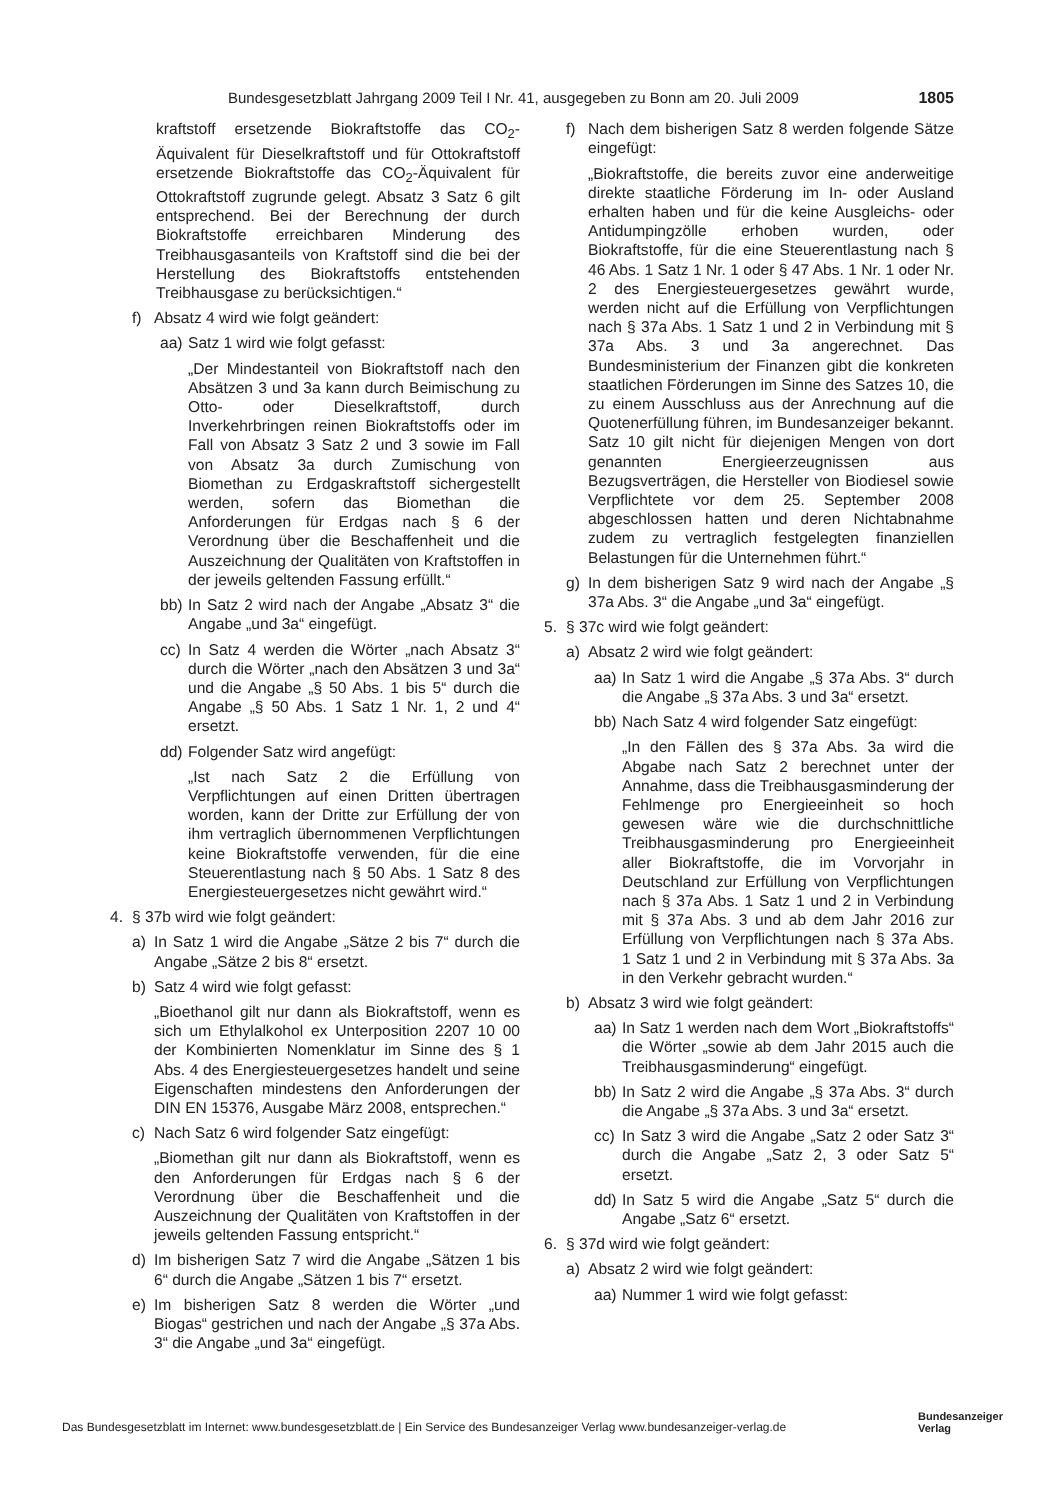Bundesgesetzblatt Jahrgang 2009 Teil I Nr. 41, ausgegeben zu Bonn am 20. Juli 2009 1805
kraftstoff ersetzende Biokraftstoffe das CO<sub>2</sub>-Äquivalent für Dieselkraftstoff und für Ottokraftstoff ersetzende Biokraftstoffe das CO<sub>2</sub>-Äquivalent für Ottokraftstoff zugrunde gelegt. Absatz 3 Satz 6 gilt entsprechend. Bei der Berechnung der durch Biokraftstoffe erreichbaren Minderung des Treibhausgasanteils von Kraftstoff sind die bei der Herstellung des Biokraftstoffs entstehenden Treibhausgase zu berücksichtigen.“
f) Absatz 4 wird wie folgt geändert:
aa) Satz 1 wird wie folgt gefasst:
„Der Mindestanteil von Biokraftstoff nach den Absätzen 3 und 3a kann durch Beimischung zu Otto- oder Dieselkraftstoff, durch Inverkehrbringen reinen Biokraftstoffs oder im Fall von Absatz 3 Satz 2 und 3 sowie im Fall von Absatz 3a durch Zumischung von Biomethan zu Erdgaskraftstoff sichergestellt werden, sofern das Biomethan die Anforderungen für Erdgas nach § 6 der Verordnung über die Beschaffenheit und die Auszeichnung der Qualitäten von Kraftstoffen in der jeweils geltenden Fassung erfüllt.“
bb) In Satz 2 wird nach der Angabe „Absatz 3“ die Angabe „und 3a“ eingefügt.
cc) In Satz 4 werden die Wörter „nach Absatz 3“ durch die Wörter „nach den Absätzen 3 und 3a“ und die Angabe „§ 50 Abs. 1 bis 5“ durch die Angabe „§ 50 Abs. 1 Satz 1 Nr. 1, 2 und 4“ ersetzt.
dd) Folgender Satz wird angefügt:
„Ist nach Satz 2 die Erfüllung von Verpflichtungen auf einen Dritten übertragen worden, kann der Dritte zur Erfüllung der von ihm vertraglich übernommenen Verpflichtungen keine Biokraftstoffe verwenden, für die eine Steuerentlastung nach § 50 Abs. 1 Satz 8 des Energiesteuergesetzes nicht gewährt wird.“
4. § 37b wird wie folgt geändert:
a) In Satz 1 wird die Angabe „Sätze 2 bis 7“ durch die Angabe „Sätze 2 bis 8“ ersetzt.
b) Satz 4 wird wie folgt gefasst:
„Bioethanol gilt nur dann als Biokraftstoff, wenn es sich um Ethylalkohol ex Unterposition 2207 10 00 der Kombinierten Nomenklatur im Sinne des § 1 Abs. 4 des Energiesteuergesetzes handelt und seine Eigenschaften mindestens den Anforderungen der DIN EN 15376, Ausgabe März 2008, entsprechen.“
c) Nach Satz 6 wird folgender Satz eingefügt:
„Biomethan gilt nur dann als Biokraftstoff, wenn es den Anforderungen für Erdgas nach § 6 der Verordnung über die Beschaffenheit und die Auszeichnung der Qualitäten von Kraftstoffen in der jeweils geltenden Fassung entspricht.“
d) Im bisherigen Satz 7 wird die Angabe „Sätzen 1 bis 6“ durch die Angabe „Sätzen 1 bis 7“ ersetzt.
e) Im bisherigen Satz 8 werden die Wörter „und Biogas“ gestrichen und nach der Angabe „§ 37a Abs. 3“ die Angabe „und 3a“ eingefügt.
f) Nach dem bisherigen Satz 8 werden folgende Sätze eingefügt:
„Biokraftstoffe, die bereits zuvor eine anderweitige direkte staatliche Förderung im In- oder Ausland erhalten haben und für die keine Ausgleichs- oder Antidumpingzölle erhoben wurden, oder Biokraftstoffe, für die eine Steuerentlastung nach § 46 Abs. 1 Satz 1 Nr. 1 oder § 47 Abs. 1 Nr. 1 oder Nr. 2 des Energiesteuergesetzes gewährt wurde, werden nicht auf die Erfüllung von Verpflichtungen nach § 37a Abs. 1 Satz 1 und 2 in Verbindung mit § 37a Abs. 3 und 3a angerechnet. Das Bundesministerium der Finanzen gibt die konkreten staatlichen Förderungen im Sinne des Satzes 10, die zu einem Ausschluss aus der Anrechnung auf die Quotenerfüllung führen, im Bundesanzeiger bekannt. Satz 10 gilt nicht für diejenigen Mengen von dort genannten Energieerzeugnissen aus Bezugsverträgen, die Hersteller von Biodiesel sowie Verpflichtete vor dem 25. September 2008 abgeschlossen hatten und deren Nichtabnahme zudem zu vertraglich festgelegten finanziellen Belastungen für die Unternehmen führt.“
g) In dem bisherigen Satz 9 wird nach der Angabe „§ 37a Abs. 3“ die Angabe „und 3a“ eingefügt.
5. § 37c wird wie folgt geändert:
a) Absatz 2 wird wie folgt geändert:
aa) In Satz 1 wird die Angabe „§ 37a Abs. 3“ durch die Angabe „§ 37a Abs. 3 und 3a“ ersetzt.
bb) Nach Satz 4 wird folgender Satz eingefügt:
„In den Fällen des § 37a Abs. 3a wird die Abgabe nach Satz 2 berechnet unter der Annahme, dass die Treibhausgasminderung der Fehlmenge pro Energieeinheit so hoch gewesen wäre wie die durchschnittliche Treibhausgasminderung pro Energieeinheit aller Biokraftstoffe, die im Vorvorjahr in Deutschland zur Erfüllung von Verpflichtungen nach § 37a Abs. 1 Satz 1 und 2 in Verbindung mit § 37a Abs. 3 und ab dem Jahr 2016 zur Erfüllung von Verpflichtungen nach § 37a Abs. 1 Satz 1 und 2 in Verbindung mit § 37a Abs. 3a in den Verkehr gebracht wurden.“
b) Absatz 3 wird wie folgt geändert:
aa) In Satz 1 werden nach dem Wort „Biokraftstoffs“ die Wörter „sowie ab dem Jahr 2015 auch die Treibhausgasminderung“ eingefügt.
bb) In Satz 2 wird die Angabe „§ 37a Abs. 3“ durch die Angabe „§ 37a Abs. 3 und 3a“ ersetzt.
cc) In Satz 3 wird die Angabe „Satz 2 oder Satz 3“ durch die Angabe „Satz 2, 3 oder Satz 5“ ersetzt.
dd) In Satz 5 wird die Angabe „Satz 5“ durch die Angabe „Satz 6“ ersetzt.
6. § 37d wird wie folgt geändert:
a) Absatz 2 wird wie folgt geändert:
aa) Nummer 1 wird wie folgt gefasst:
Das Bundesgesetzblatt im Internet: www.bundesgesetzblatt.de | Ein Service des Bundesanzeiger Verlag www.bundesanzeiger-verlag.de
Bundesanzeiger
Verlag